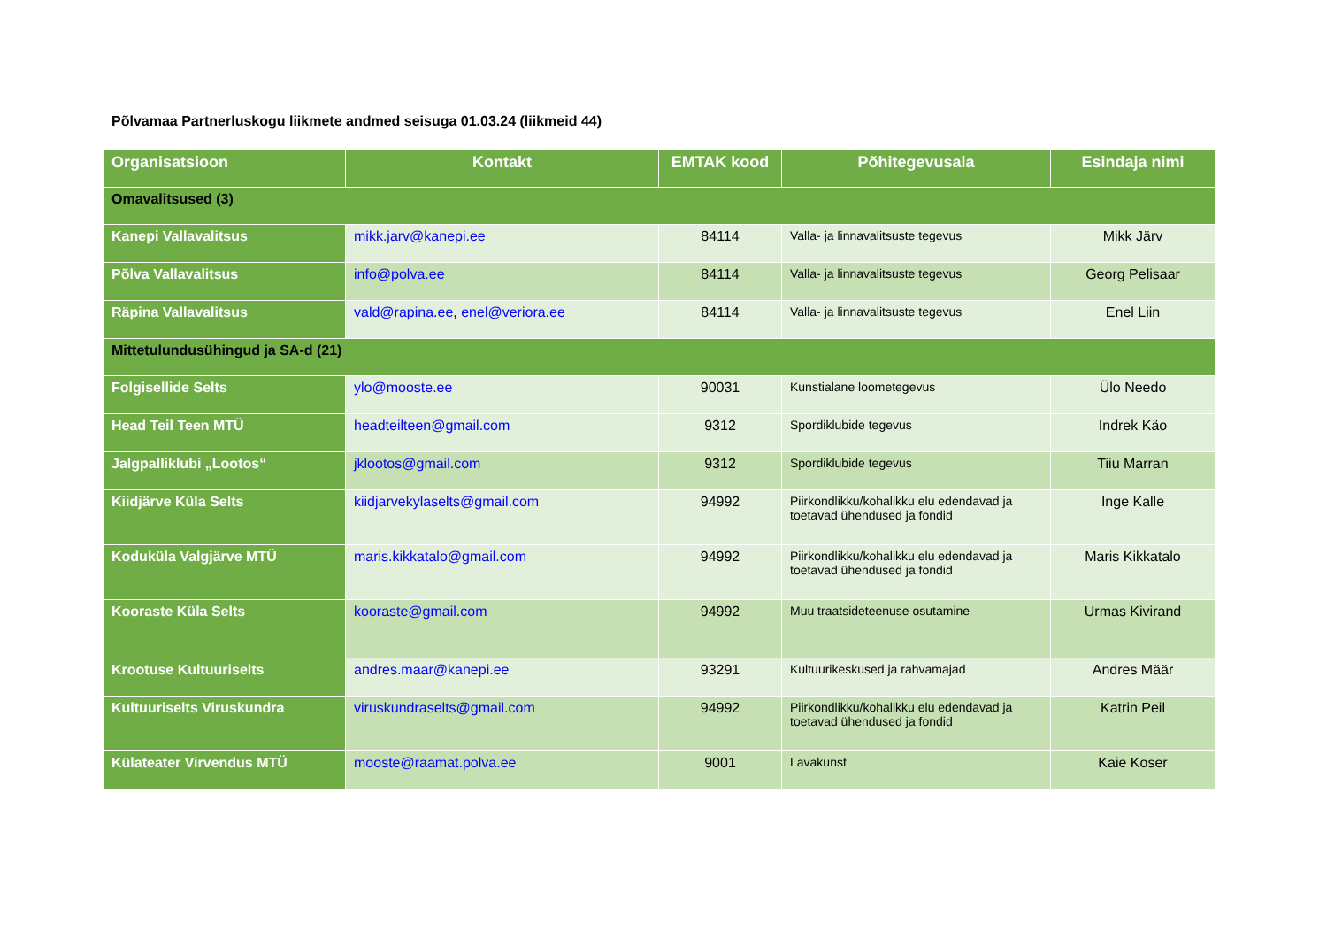Põlvamaa Partnerluskogu liikmete andmed seisuga 01.03.24 (liikmeid 44)
| Organisatsioon | Kontakt | EMTAK kood | Põhitegevusala | Esindaja nimi |
| --- | --- | --- | --- | --- |
| Omavalitsused (3) | | | | |
| Kanepi Vallavalitsus | mikk.jarv@kanepi.ee | 84114 | Valla- ja linnavalitsuste tegevus | Mikk Järv |
| Põlva Vallavalitsus | info@polva.ee | 84114 | Valla- ja linnavalitsuste tegevus | Georg Pelisaar |
| Räpina Vallavalitsus | vald@rapina.ee , enel@veriora.ee | 84114 | Valla- ja linnavalitsuste tegevus | Enel Liin |
| Mittetulundusühingud ja SA-d (21) | | | | |
| Folgisellide Selts | ylo@mooste.ee | 90031 | Kunstialane loometegevus | Ülo Needo |
| Head Teil Teen MTÜ | headteilteen@gmail.com | 9312 | Spordiklubide tegevus | Indrek Käo |
| Jalgpalliklubi „Lootos“ | jklootos@gmail.com | 9312 | Spordiklubide tegevus | Tiiu Marran |
| Kiidjärve Küla Selts | kiidjarvekylaselts@gmail.com | 94992 | Piirkondlikku/kohalikku elu edendavad ja toetavad ühendused ja fondid | Inge Kalle |
| Koduküla Valgjärve MTÜ | maris.kikkatalo@gmail.com | 94992 | Piirkondlikku/kohalikku elu edendavad ja toetavad ühendused ja fondid | Maris Kikkatalo |
| Kooraste Küla Selts | kooraste@gmail.com | 94992 | Muu traatsideteenuse osutamine | Urmas Kivirand |
| Krootuse Kultuuriselts | andres.maar@kanepi.ee | 93291 | Kultuurikeskused ja rahvamajad | Andres Määr |
| Kultuuriselts Viruskundra | viruskundraselts@gmail.com | 94992 | Piirkondlikku/kohalikku elu edendavad ja toetavad ühendused ja fondid | Katrin Peil |
| Külateater Virvendus MTÜ | mooste@raamat.polva.ee | 9001 | Lavakunst | Kaie Koser |